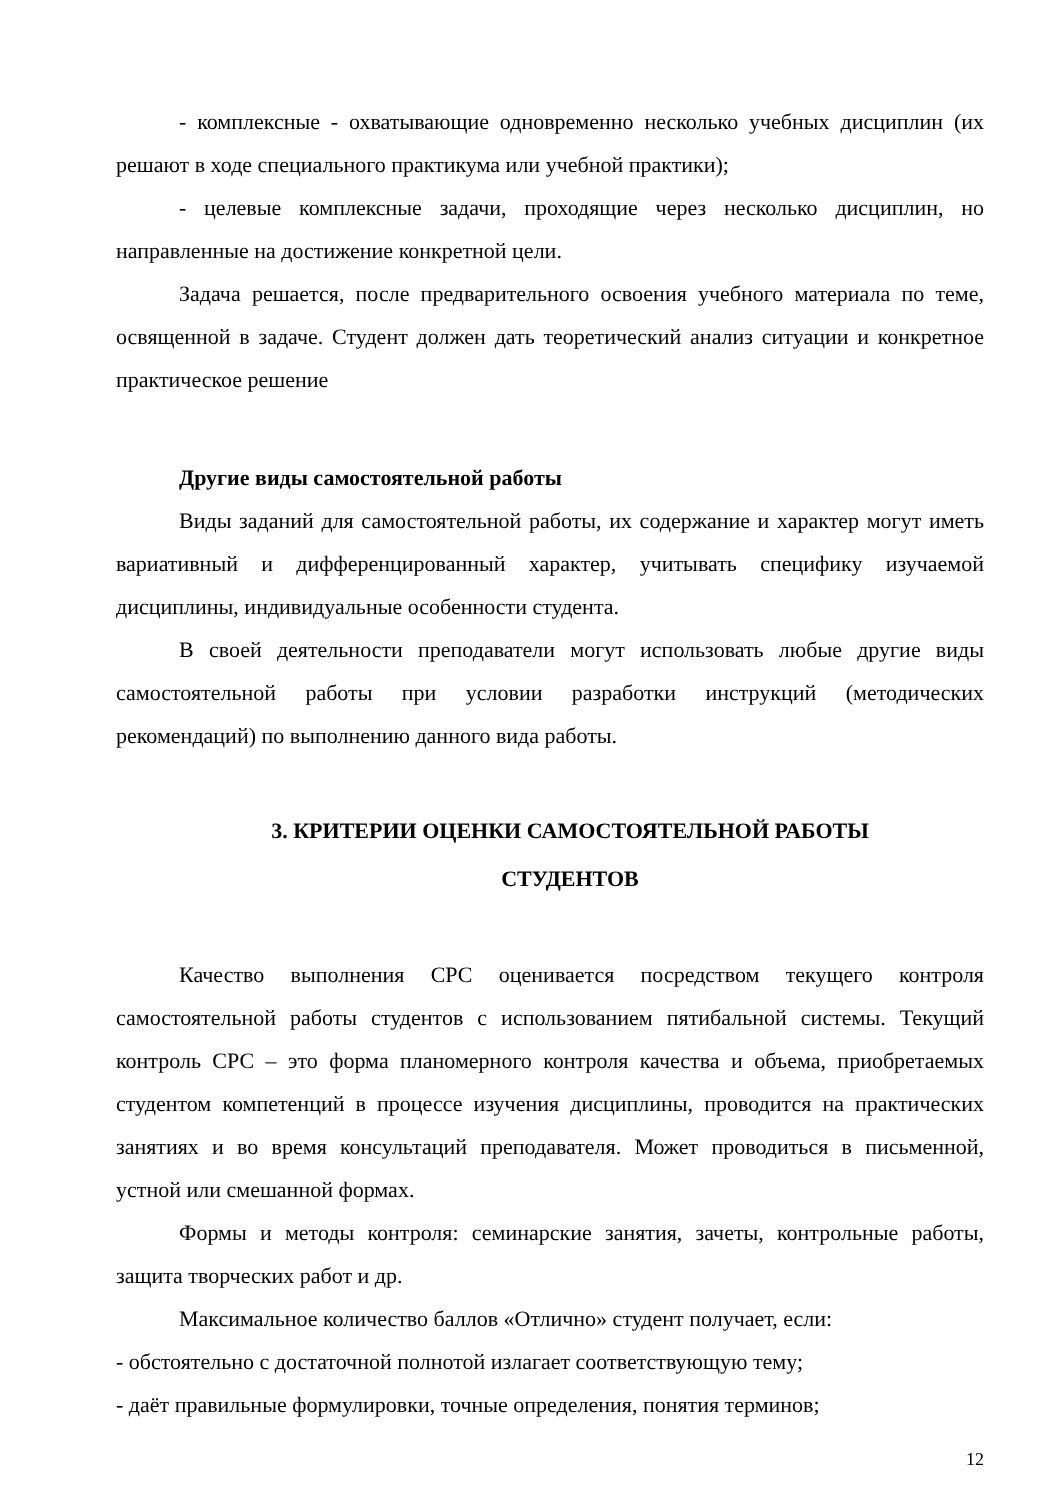- комплексные - охватывающие одновременно несколько учебных дисциплин (их решают в ходе специального практикума или учебной практики);
- целевые комплексные задачи, проходящие через несколько дисциплин, но направленные на достижение конкретной цели.
Задача решается, после предварительного освоения учебного материала по теме, освященной в задаче. Студент должен дать теоретический анализ ситуации и конкретное практическое решение
Другие виды самостоятельной работы
Виды заданий для самостоятельной работы, их содержание и характер могут иметь вариативный и дифференцированный характер, учитывать специфику изучаемой дисциплины, индивидуальные особенности студента.
В своей деятельности преподаватели могут использовать любые другие виды самостоятельной работы при условии разработки инструкций (методических рекомендаций) по выполнению данного вида работы.
3. КРИТЕРИИ ОЦЕНКИ САМОСТОЯТЕЛЬНОЙ РАБОТЫ
СТУДЕНТОВ
Качество выполнения СРС оценивается посредством текущего контроля самостоятельной работы студентов с использованием пятибальной системы. Текущий контроль СРС – это форма планомерного контроля качества и объема, приобретаемых студентом компетенций в процессе изучения дисциплины, проводится на практических занятиях и во время консультаций преподавателя. Может проводиться в письменной, устной или смешанной формах.
Формы и методы контроля: семинарские занятия, зачеты, контрольные работы, защита творческих работ и др.
Максимальное количество баллов «Отлично» студент получает, если:
- обстоятельно с достаточной полнотой излагает соответствующую тему;
- даёт правильные формулировки, точные определения, понятия терминов;
12